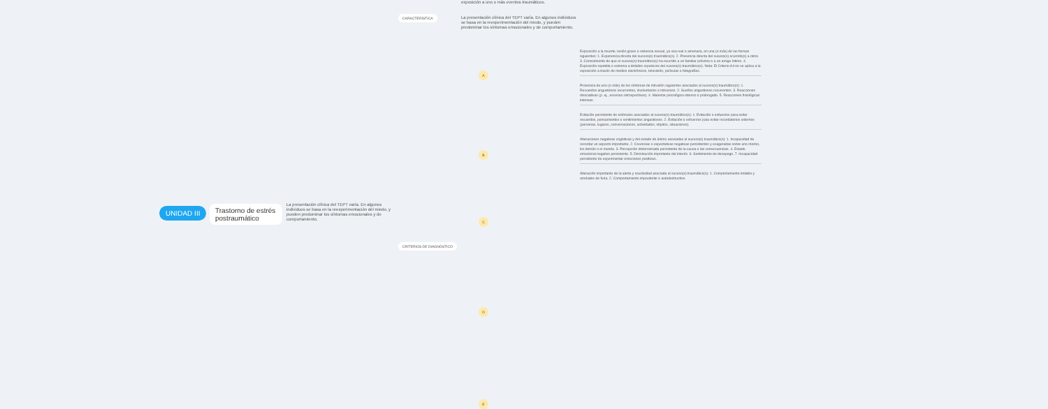UNIDAD III
Trastorno de estrés postraumático
La presentación clínica del TEPT varía. En algunos individuos se basa en la reexperimentación del miedo, y pueden predominar los síntomas emocionales y de comportamiento.
CARACTERÍSTICA
CRITERIOS DE DIAGNÓSTICO
exposición a uno o más eventos traumáticos.
La presentación clínica del TEPT varía. En algunos individuos se basa en la reexperimentación del miedo, y pueden predominar los síntomas emocionales y de comportamiento.
A
B
C
D
E
Exposición a la muerte, lesión grave o violencia sexual, ya sea real o amenaza, en una (o más) de las formas siguientes: 1. Experiencia directa del suceso(s) traumático(s). 2. Presencia directa del suceso(s) ocurrido(s) a otros. 3. Conocimiento de que el suceso(s) traumático(s) ha ocurrido a un familiar próximo o a un amigo íntimo. 4. Exposición repetida o extrema a detalles repulsivos del suceso(s) traumático(s). Nota: El Criterio A4 no se aplica a la exposición a través de medios electrónicos, televisión, películas o fotografías.
Presencia de uno (o más) de los síntomas de intrusión siguientes asociados al suceso(s) traumático(s): 1. Recuerdos angustiosos recurrentes, involuntarios e intrusivos. 2. Sueños angustiosos recurrentes. 3. Reacciones disociativas (p. ej., escenas retrospectivas). 4. Malestar psicológico intenso o prolongado. 5. Reacciones fisiológicas intensas.
Evitación persistente de estímulos asociados al suceso(s) traumático(s): 1. Evitación o esfuerzos para evitar recuerdos, pensamientos o sentimientos angustiosos. 2. Evitación o esfuerzos para evitar recordatorios externos (personas, lugares, conversaciones, actividades, objetos, situaciones).
Alteraciones negativas cognitivas y del estado de ánimo asociadas al suceso(s) traumático(s): 1. Incapacidad de recordar un aspecto importante. 2. Creencias o expectativas negativas persistentes y exageradas sobre uno mismo, los demás o el mundo. 3. Percepción distorsionada persistente de la causa o las consecuencias. 4. Estado emocional negativo persistente. 5. Disminución importante del interés. 6. Sentimiento de desapego. 7. Incapacidad persistente de experimentar emociones positivas.
Alteración importante de la alerta y reactividad asociada al suceso(s) traumático(s): 1. Comportamiento irritable y arrebatos de furia. 2. Comportamiento imprudente o autodestructivo.